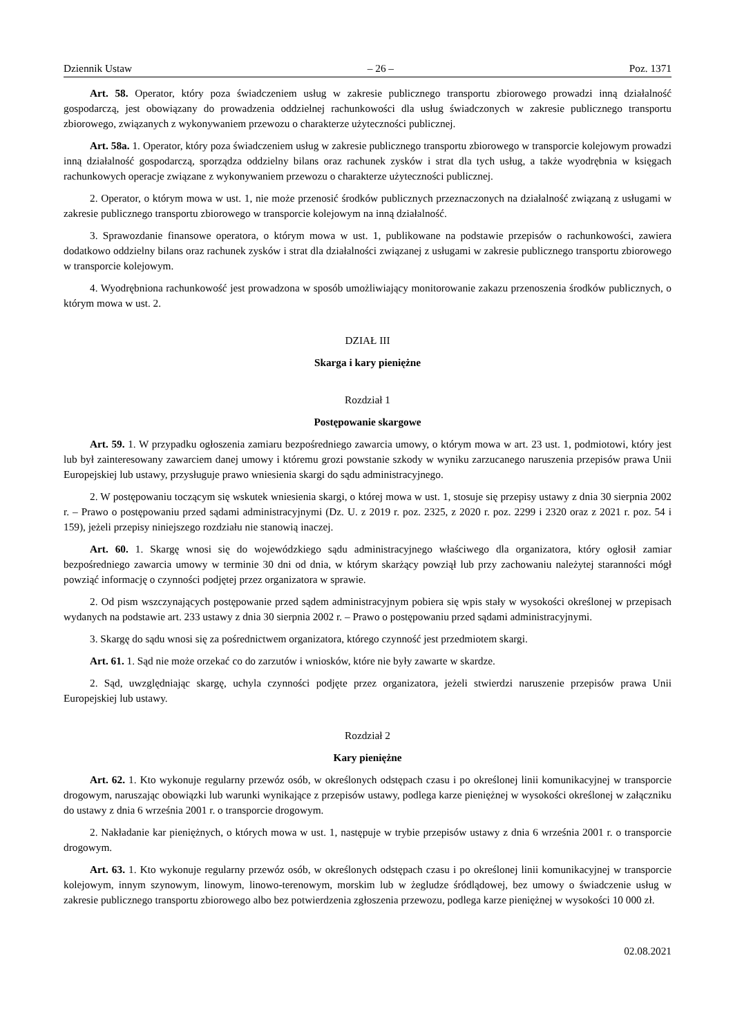Dziennik Ustaw – 26 – Poz. 1371
Art. 58. Operator, który poza świadczeniem usług w zakresie publicznego transportu zbiorowego prowadzi inną działalność gospodarczą, jest obowiązany do prowadzenia oddzielnej rachunkowości dla usług świadczonych w zakresie publicznego transportu zbiorowego, związanych z wykonywaniem przewozu o charakterze użyteczności publicznej.
Art. 58a. 1. Operator, który poza świadczeniem usług w zakresie publicznego transportu zbiorowego w transporcie kolejowym prowadzi inną działalność gospodarczą, sporządza oddzielny bilans oraz rachunek zysków i strat dla tych usług, a także wyodrębnia w księgach rachunkowych operacje związane z wykonywaniem przewozu o charakterze użyteczności publicznej.
2. Operator, o którym mowa w ust. 1, nie może przenosić środków publicznych przeznaczonych na działalność związaną z usługami w zakresie publicznego transportu zbiorowego w transporcie kolejowym na inną działalność.
3. Sprawozdanie finansowe operatora, o którym mowa w ust. 1, publikowane na podstawie przepisów o rachunkowości, zawiera dodatkowo oddzielny bilans oraz rachunek zysków i strat dla działalności związanej z usługami w zakresie publicznego transportu zbiorowego w transporcie kolejowym.
4. Wyodrębniona rachunkowość jest prowadzona w sposób umożliwiający monitorowanie zakazu przenoszenia środków publicznych, o którym mowa w ust. 2.
DZIAŁ III
Skarga i kary pieniężne
Rozdział 1
Postępowanie skargowe
Art. 59. 1. W przypadku ogłoszenia zamiaru bezpośredniego zawarcia umowy, o którym mowa w art. 23 ust. 1, podmiotowi, który jest lub był zainteresowany zawarciem danej umowy i któremu grozi powstanie szkody w wyniku zarzucanego naruszenia przepisów prawa Unii Europejskiej lub ustawy, przysługuje prawo wniesienia skargi do sądu administracyjnego.
2. W postępowaniu toczącym się wskutek wniesienia skargi, o której mowa w ust. 1, stosuje się przepisy ustawy z dnia 30 sierpnia 2002 r. – Prawo o postępowaniu przed sądami administracyjnymi (Dz. U. z 2019 r. poz. 2325, z 2020 r. poz. 2299 i 2320 oraz z 2021 r. poz. 54 i 159), jeżeli przepisy niniejszego rozdziału nie stanowią inaczej.
Art. 60. 1. Skargę wnosi się do wojewódzkiego sądu administracyjnego właściwego dla organizatora, który ogłosił zamiar bezpośredniego zawarcia umowy w terminie 30 dni od dnia, w którym skarżący powziął lub przy zachowaniu należytej staranności mógł powziąć informację o czynności podjętej przez organizatora w sprawie.
2. Od pism wszczynających postępowanie przed sądem administracyjnym pobiera się wpis stały w wysokości określonej w przepisach wydanych na podstawie art. 233 ustawy z dnia 30 sierpnia 2002 r. – Prawo o postępowaniu przed sądami administracyjnymi.
3. Skargę do sądu wnosi się za pośrednictwem organizatora, którego czynność jest przedmiotem skargi.
Art. 61. 1. Sąd nie może orzekać co do zarzutów i wniosków, które nie były zawarte w skardze.
2. Sąd, uwzględniając skargę, uchyla czynności podjęte przez organizatora, jeżeli stwierdzi naruszenie przepisów prawa Unii Europejskiej lub ustawy.
Rozdział 2
Kary pieniężne
Art. 62. 1. Kto wykonuje regularny przewóz osób, w określonych odstępach czasu i po określonej linii komunikacyjnej w transporcie drogowym, naruszając obowiązki lub warunki wynikające z przepisów ustawy, podlega karze pieniężnej w wysokości określonej w załączniku do ustawy z dnia 6 września 2001 r. o transporcie drogowym.
2. Nakładanie kar pieniężnych, o których mowa w ust. 1, następuje w trybie przepisów ustawy z dnia 6 września 2001 r. o transporcie drogowym.
Art. 63. 1. Kto wykonuje regularny przewóz osób, w określonych odstępach czasu i po określonej linii komunikacyjnej w transporcie kolejowym, innym szynowym, linowym, linowo-terenowym, morskim lub w żegludze śródlądowej, bez umowy o świadczenie usług w zakresie publicznego transportu zbiorowego albo bez potwierdzenia zgłoszenia przewozu, podlega karze pieniężnej w wysokości 10 000 zł.
02.08.2021